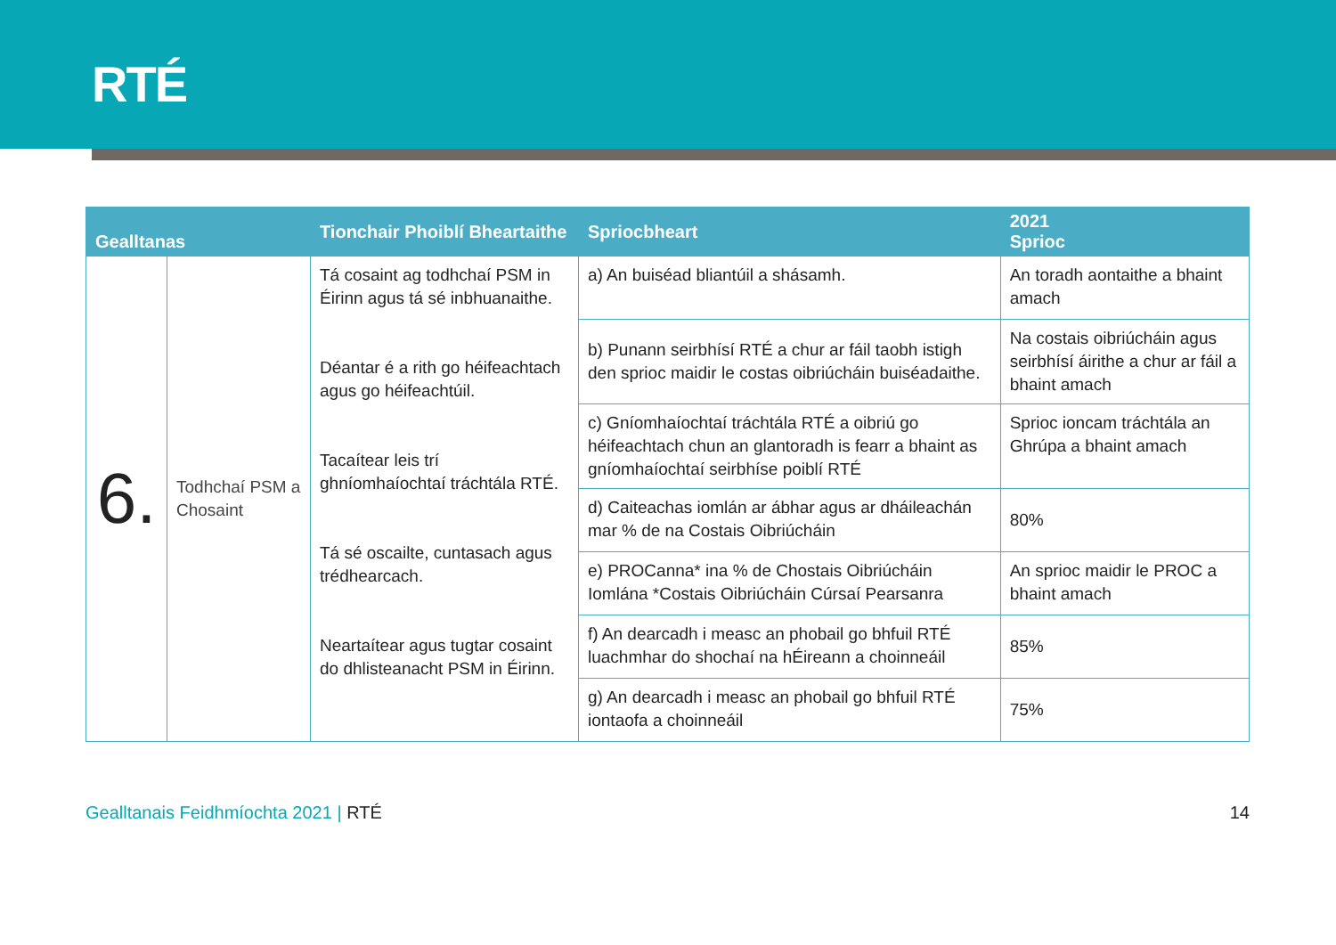RTÉ
| Gealltanas | | Tionchair Phoiblí Bheartaithe | Spriocbheart | 2021 Sprioc |
| --- | --- | --- | --- | --- |
| 6. | Todhchaí PSM a Chosaint | Tá cosaint ag todhchaí PSM in Éirinn agus tá sé inbhuanaithe. Déantar é a rith go héifeachtach agus go héifeachtúil. Tacaítear leis trí ghníomhaíochtaí tráchtála RTÉ. Tá sé oscailte, cuntasach agus trédhearcach. Neartaítear agus tugtar cosaint do dhlisteanacht PSM in Éirinn. | a) An buiséad bliantúil a shásamh. | An toradh aontaithe a bhaint amach |
| | | | b) Punann seirbhísí RTÉ a chur ar fáil taobh istigh den sprioc maidir le costas oibriúcháin buiséadaithe. | Na costais oibriúcháin agus seirbhísí áirithe a chur ar fáil a bhaint amach |
| | | | c) Gníomhaíochtaí tráchtála RTÉ a oibriú go héifeachtach chun an glantoradh is fearr a bhaint as gníomhaíochtaí seirbhíse poiblí RTÉ | Sprioc ioncam tráchtála an Ghrúpa a bhaint amach |
| | | | d) Caiteachas iomlán ar ábhar agus ar dháileachán mar % de na Costais Oibriúcháin | 80% |
| | | | e) PROCanna* ina % de Chostais Oibriúcháin Iomlána *Costais Oibriúcháin Cúrsaí Pearsanra | An sprioc maidir le PROC a bhaint amach |
| | | | f) An dearcadh i measc an phobail go bhfuil RTÉ luachmhar do shochaí na hÉireann a choinneáil | 85% |
| | | | g) An dearcadh i measc an phobail go bhfuil RTÉ iontaofa a choinneáil | 75% |
Gealltanais Feidhmíochta 2021 | RTÉ
14